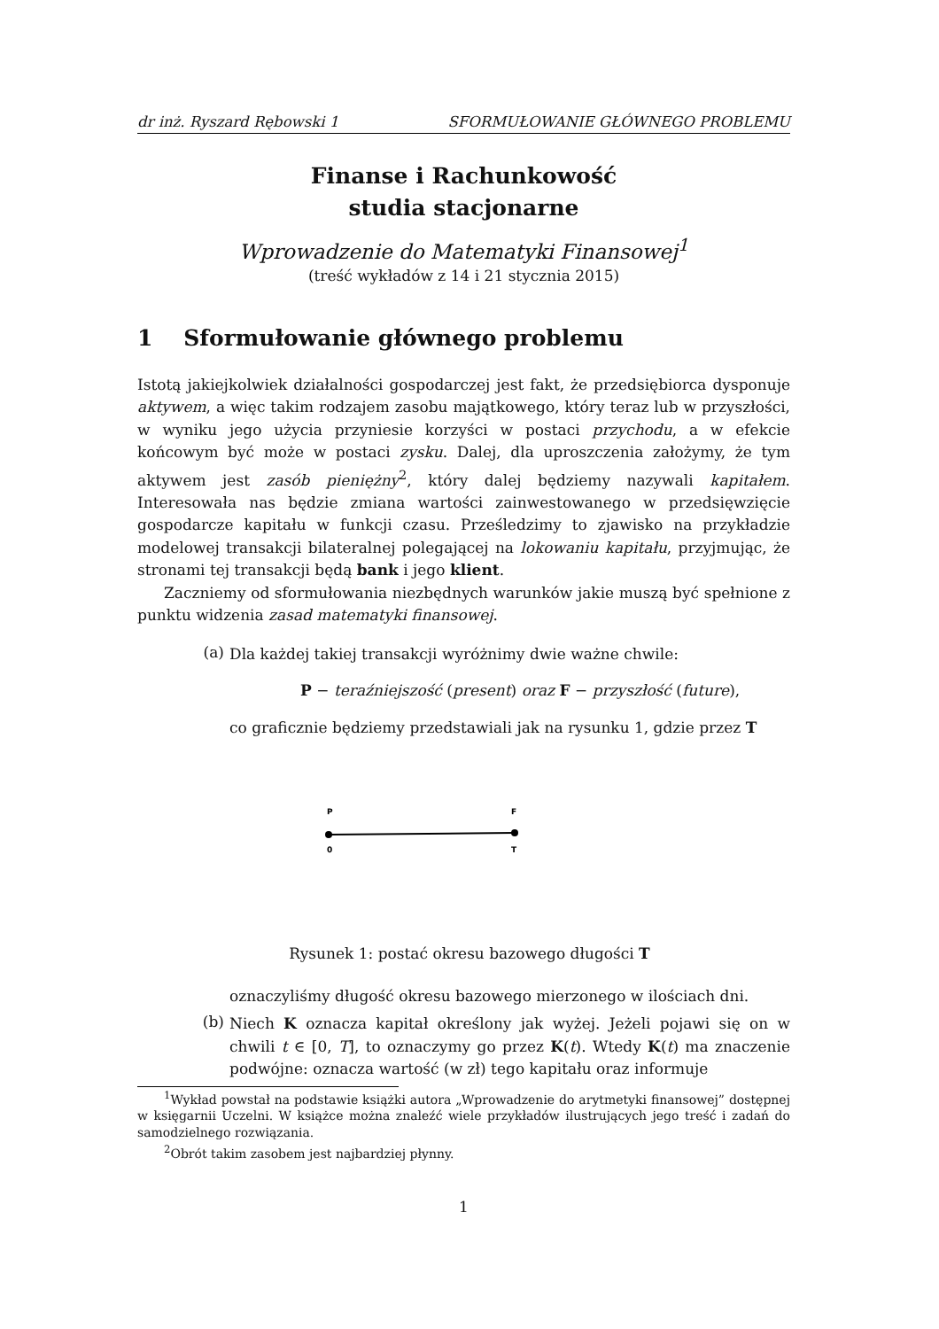dr inż. Ryszard Rębowski 1 SFORMUŁOWANIE GŁÓWNEGO PROBLEMU
Finanse i Rachunkowość
studia stacjonarne
Wprowadzenie do Matematyki Finansowej<sup>1</sup>
(treść wykładów z 14 i 21 stycznia 2015)
1 Sformułowanie głównego problemu
Istotą jakiejkolwiek działalności gospodarczej jest fakt, że przedsiębiorca dysponuje aktywem, a więc takim rodzajem zasobu majątkowego, który teraz lub w przyszłości, w wyniku jego użycia przyniesie korzyści w postaci przychodu, a w efekcie końcowym być może w postaci zysku. Dalej, dla uproszczenia założymy, że tym aktywem jest zasób pieniężny<sup>2</sup>, który dalej będziemy nazywali kapitałem. Interesowała nas będzie zmiana wartości zainwestowanego w przedsięwzięcie gospodarcze kapitału w funkcji czasu. Prześledzimy to zjawisko na przykładzie modelowej transakcji bilateralnej polegającej na lokowaniu kapitału, przyjmując, że stronami tej transakcji będą bank i jego klient.
Zaczniemy od sformułowania niezbędnych warunków jakie muszą być spełnione z punktu widzenia zasad matematyki finansowej.
(a)
Dla każdej takiej transakcji wyróżnimy dwie ważne chwile:
P − teraźniejszość (present) oraz F − przyszłość (future),
co graficznie będziemy przedstawiali jak na rysunku 1, gdzie przez T
P
F
0
T
Rysunek 1: postać okresu bazowego długości T
oznaczyliśmy długość okresu bazowego mierzonego w ilościach dni.
(b)
Niech K oznacza kapitał określony jak wyżej. Jeżeli pojawi się on w chwili t ∈ [0, T], to oznaczymy go przez K(t). Wtedy K(t) ma znaczenie podwójne: oznacza wartość (w zł) tego kapitału oraz informuje
<sup>1</sup> Wykład powstał na podstawie książki autora „Wprowadzenie do arytmetyki finansowej” dostępnej w księgarnii Uczelni. W książce można znaleźć wiele przykładów ilustrujących jego treść i zadań do samodzielnego rozwiązania.
<sup>2</sup> Obrót takim zasobem jest najbardziej płynny.
1